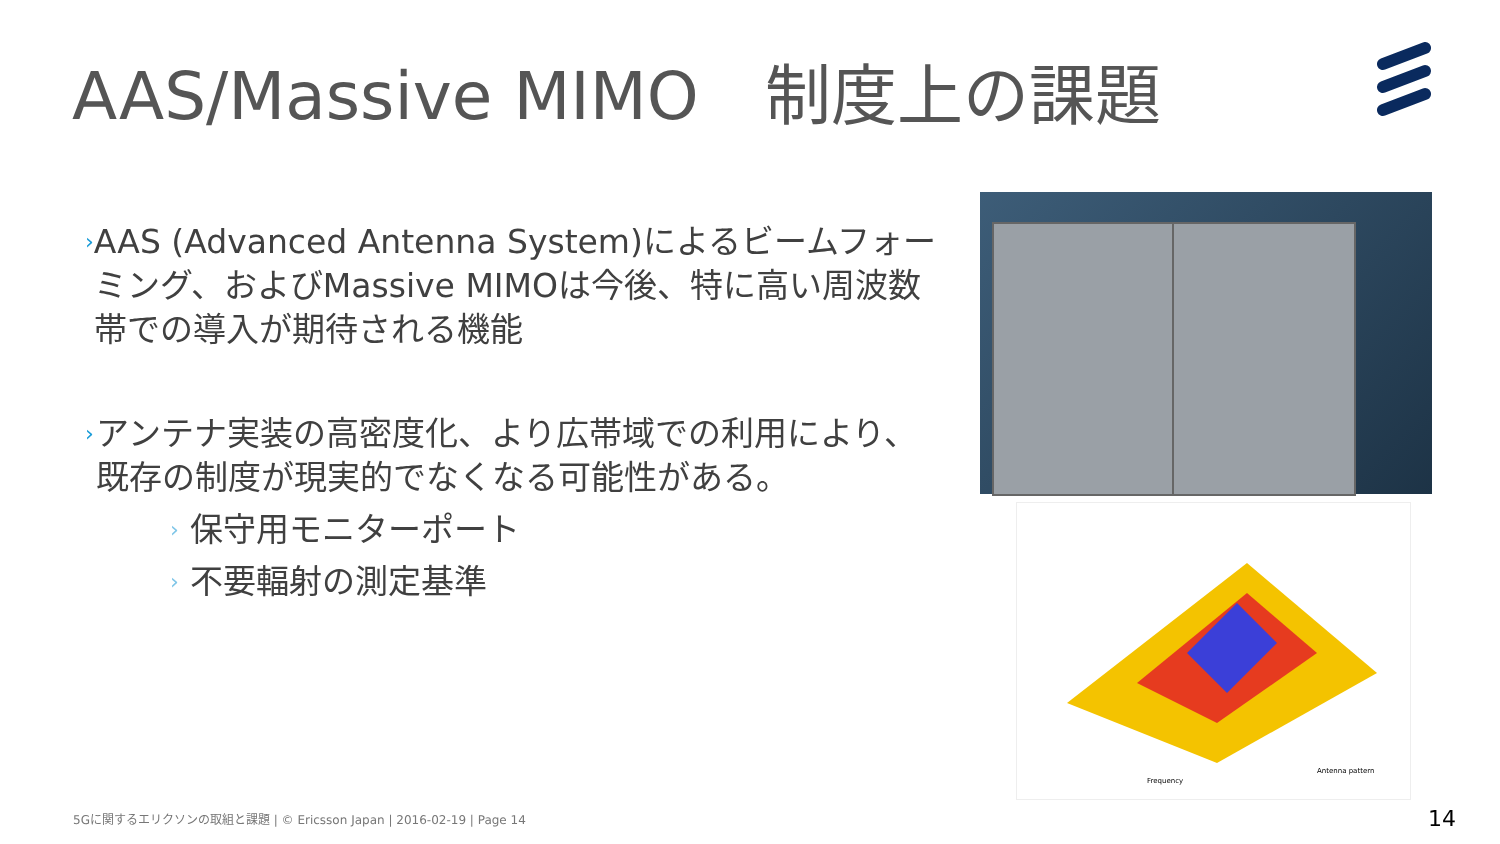AAS/Massive MIMO　制度上の課題
›
AAS (Advanced Antenna System)によるビームフォーミング、およびMassive MIMOは今後、特に高い周波数帯での導入が期待される機能
›
アンテナ実装の高密度化、より広帯域での利用により、既存の制度が現実的でなくなる可能性がある。
›
保守用モニターポート
›
不要輻射の測定基準
Frequency
Antenna pattern
5Gに関するエリクソンの取組と課題 | © Ericsson Japan | 2016-02-19 | Page 14
14